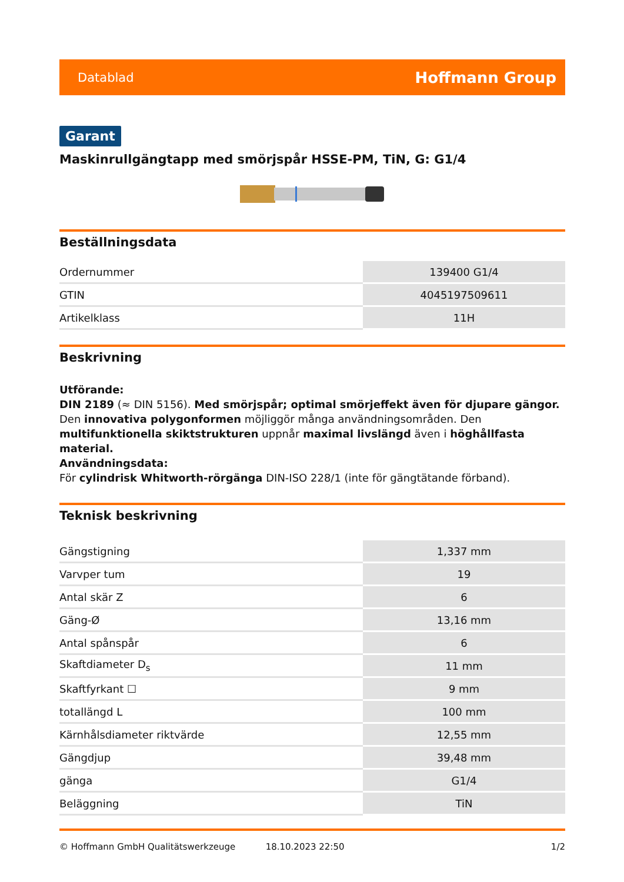Datablad Hoffmann Group
Garant
Maskinrullgängtapp med smörjspår HSSE-PM, TiN, G: G1/4
Beställningsdata
| Ordernummer | 139400 G1/4 |
| GTIN | 4045197509611 |
| Artikelklass | 11H |
Beskrivning
Utförande:
DIN 2189 (≈ DIN 5156). Med smörjspår; optimal smörjeffekt även för djupare gängor. Den innovativa polygonformen möjliggör många användningsområden. Den multifunktionella skiktstrukturen uppnår maximal livslängd även i höghållfasta material.
Användningsdata:
För cylindrisk Whitworth-rörgänga DIN-ISO 228/1 (inte för gängtätande förband).
Teknisk beskrivning
| Gängstigning | 1,337 mm |
| Varvper tum | 19 |
| Antal skär Z | 6 |
| Gäng-Ø | 13,16 mm |
| Antal spånspår | 6 |
| Skaftdiameter D<sub>s</sub> | 11 mm |
| Skaftfyrkant ☐ | 9 mm |
| totallängd L | 100 mm |
| Kärnhålsdiameter riktvärde | 12,55 mm |
| Gängdjup | 39,48 mm |
| gänga | G1/4 |
| Beläggning | TiN |
© Hoffmann GmbH Qualitätswerkzeuge 18.10.2023 22:50 1/2